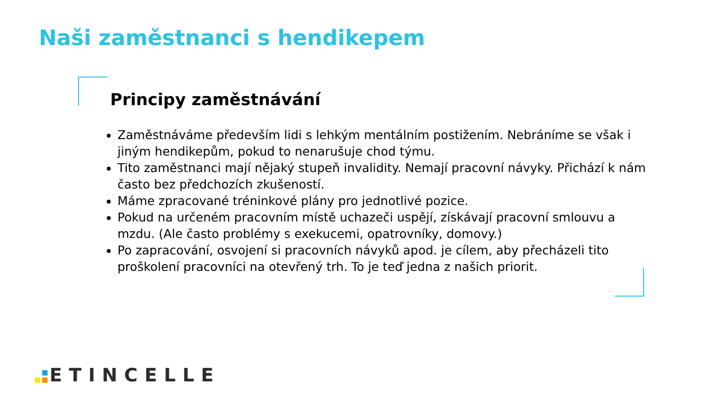Naši zaměstnanci s hendikepem
Principy zaměstnávání
Zaměstnáváme především lidi s lehkým mentálním postižením. Nebráníme se však i jiným hendikepům, pokud to nenarušuje chod týmu.
Tito zaměstnanci mají nějaký stupeň invalidity. Nemají pracovní návyky. Přichází k nám často bez předchozích zkušeností.
Máme zpracované tréninkové plány pro jednotlivé pozice.
Pokud na určeném pracovním místě uchazeči uspějí, získávají pracovní smlouvu a mzdu. (Ale často problémy s exekucemi, opatrovníky, domovy.)
Po zapracování, osvojení si pracovních návyků apod. je cílem, aby přecházeli tito proškolení pracovníci na otevřený trh. To je teď jedna z našich priorit.
ETINCELLE